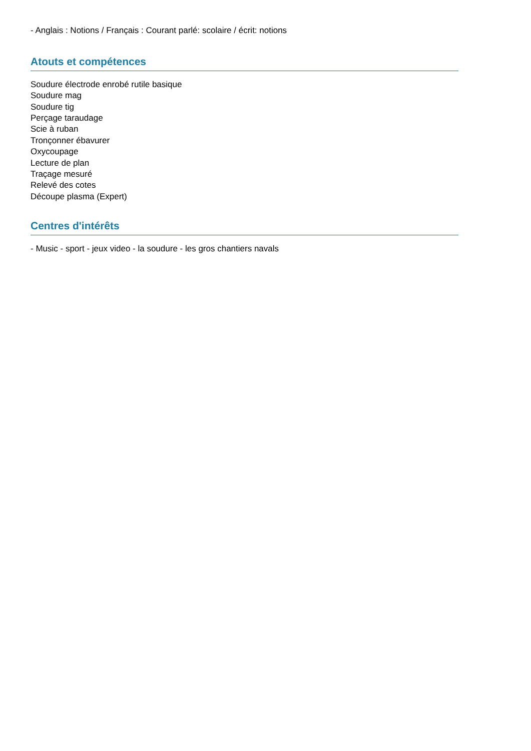- Anglais : Notions / Français : Courant parlé: scolaire / écrit: notions
Atouts et compétences
Soudure électrode enrobé rutile basique
Soudure mag
Soudure tig
Perçage taraudage
Scie à ruban
Tronçonner ébavurer
Oxycoupage
Lecture de plan
Traçage mesuré
Relevé des cotes
Découpe plasma (Expert)
Centres d'intérêts
- Music - sport - jeux video - la soudure - les gros chantiers navals